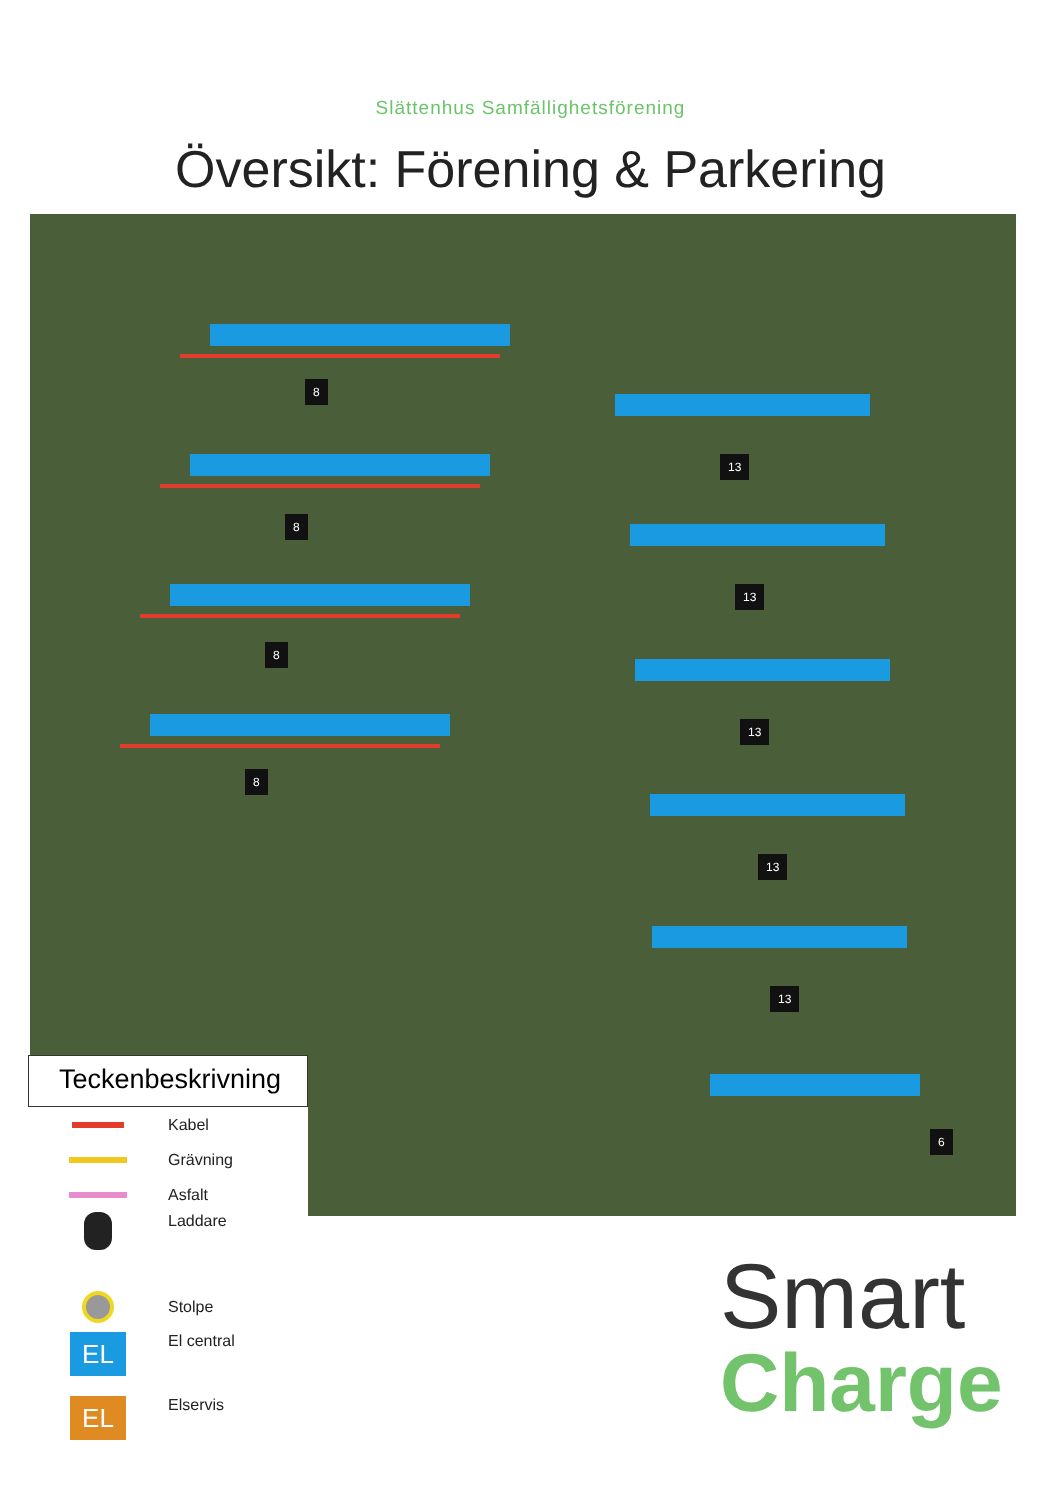Slättenhus Samfällighetsförening
Översikt: Förening & Parkering
8
8
8
8
13
13
13
13
13
6
Teckenbeskrivning
Kabel
Grävning
Asfalt
Laddare
Stolpe
EL
El central
EL
Elservis
Smart
Charge